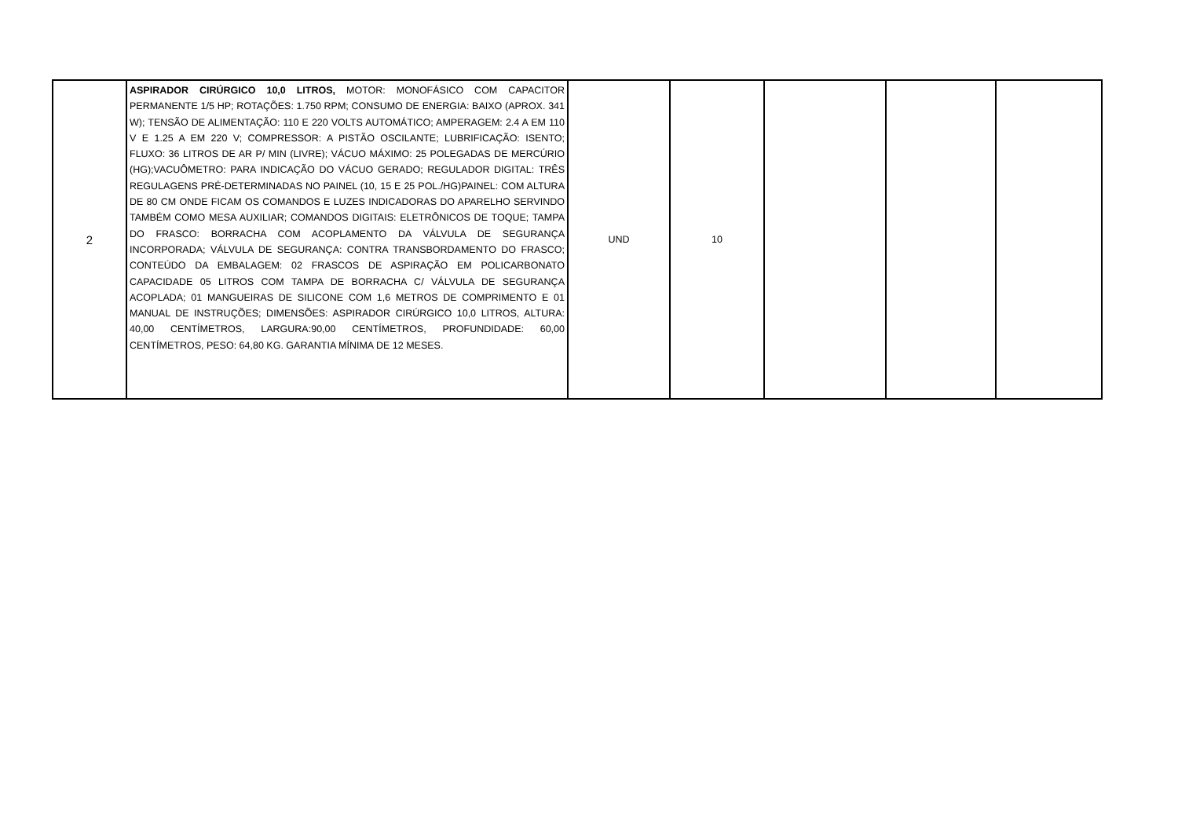| 2 | ASPIRADOR CIRÚRGICO 10,0 LITROS, MOTOR: MONOFÁSICO COM CAPACITOR PERMANENTE 1/5 HP; ROTAÇÕES: 1.750 RPM; CONSUMO DE ENERGIA: BAIXO (APROX. 341 W); TENSÃO DE ALIMENTAÇÃO: 110 E 220 VOLTS AUTOMÁTICO; AMPERAGEM: 2.4 A EM 110 V E 1.25 A EM 220 V; COMPRESSOR: A PISTÃO OSCILANTE; LUBRIFICAÇÃO: ISENTO; FLUXO: 36 LITROS DE AR P/ MIN (LIVRE); VÁCUO MÁXIMO: 25 POLEGADAS DE MERCÚRIO (HG);VACUÔMETRO: PARA INDICAÇÃO DO VÁCUO GERADO; REGULADOR DIGITAL: TRÊS REGULAGENS PRÉ-DETERMINADAS NO PAINEL (10, 15 E 25 POL./HG)PAINEL: COM ALTURA DE 80 CM ONDE FICAM OS COMANDOS E LUZES INDICADORAS DO APARELHO SERVINDO TAMBÉM COMO MESA AUXILIAR; COMANDOS DIGITAIS: ELETRÔNICOS DE TOQUE; TAMPA DO FRASCO: BORRACHA COM ACOPLAMENTO DA VÁLVULA DE SEGURANÇA INCORPORADA; VÁLVULA DE SEGURANÇA: CONTRA TRANSBORDAMENTO DO FRASCO; CONTEÚDO DA EMBALAGEM: 02 FRASCOS DE ASPIRAÇÃO EM POLICARBONATO CAPACIDADE 05 LITROS COM TAMPA DE BORRACHA C/ VÁLVULA DE SEGURANÇA ACOPLADA; 01 MANGUEIRAS DE SILICONE COM 1,6 METROS DE COMPRIMENTO E 01 MANUAL DE INSTRUÇÕES; DIMENSÕES: ASPIRADOR CIRÚRGICO 10,0 LITROS, ALTURA: 40,00 CENTÍMETROS, LARGURA:90,00 CENTÍMETROS, PROFUNDIDADE: 60,00 CENTÍMETROS, PESO: 64,80 KG. GARANTIA MÍNIMA DE 12 MESES. | UND | 10 | | | |